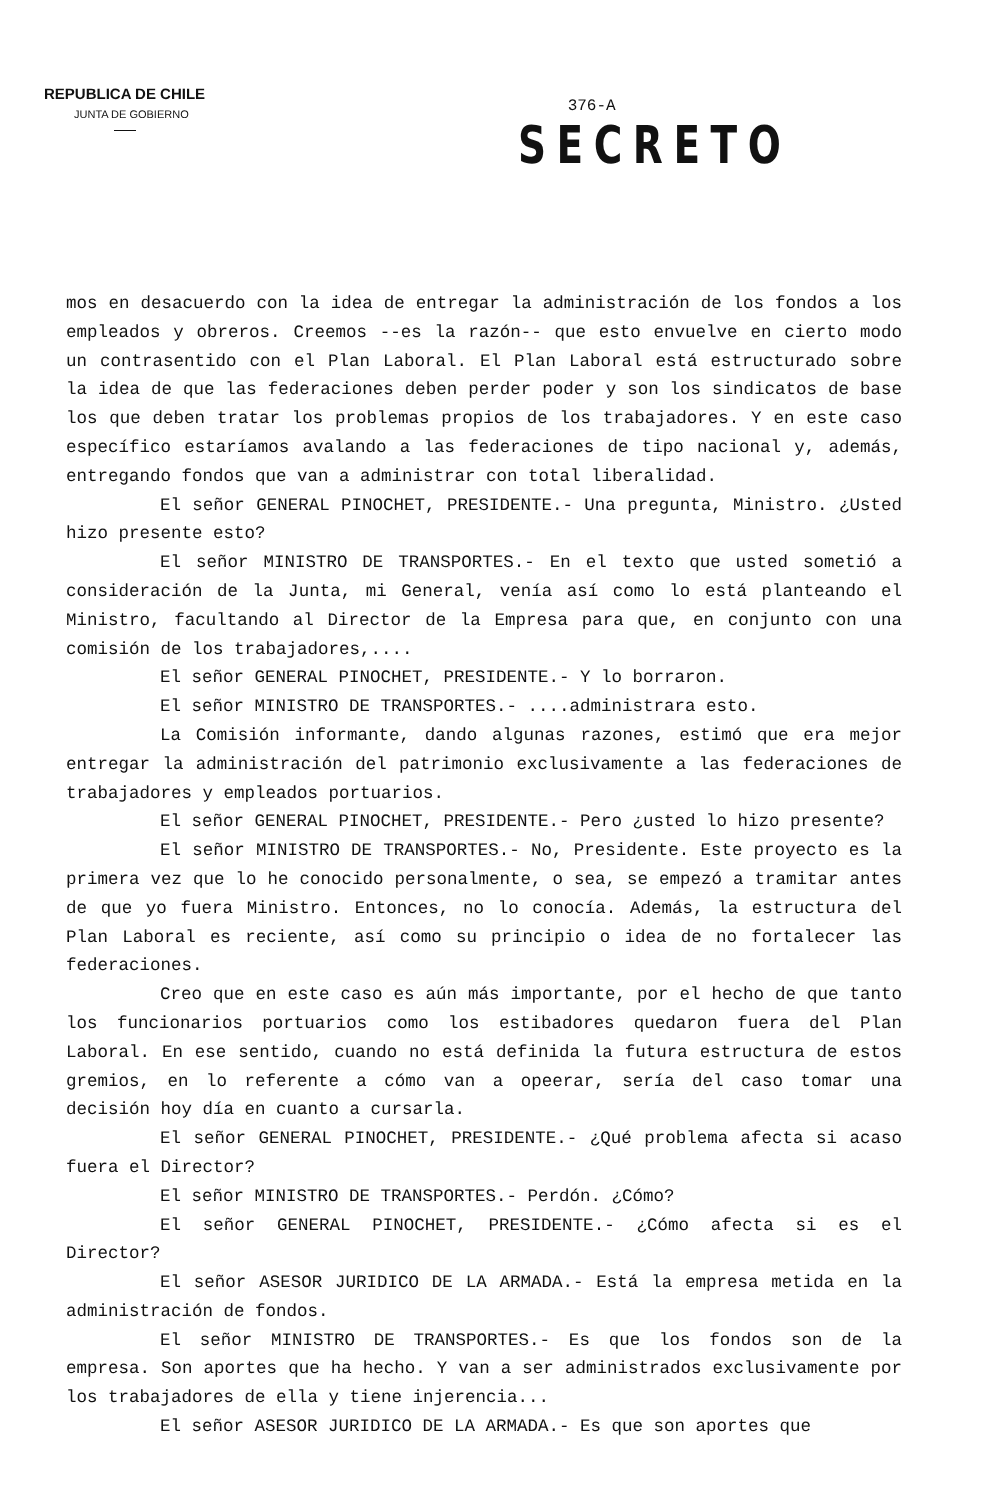REPUBLICA DE CHILE
JUNTA DE GOBIERNO
376-A
SECRETO
mos en desacuerdo con la idea de entregar la administración de los fondos a los empleados y obreros. Creemos --es la razón-- que esto envuelve en cierto modo un contrasentido con el Plan Laboral. El Plan Laboral está estructurado sobre la idea de que las federaciones deben perder poder y son los sindicatos de base los que deben tratar los problemas propios de los trabajadores. Y en este caso específico estaríamos avalando a las federaciones de tipo nacional y, además, entregando fondos que van a administrar con total liberalidad.
El señor GENERAL PINOCHET, PRESIDENTE.- Una pregunta, Ministro. ¿Usted hizo presente esto?
El señor MINISTRO DE TRANSPORTES.- En el texto que usted sometió a consideración de la Junta, mi General, venía así como lo está planteando el Ministro, facultando al Director de la Empresa para que, en conjunto con una comisión de los trabajadores,....
El señor GENERAL PINOCHET, PRESIDENTE.- Y lo borraron.
El señor MINISTRO DE TRANSPORTES.- ....administrara esto.
La Comisión informante, dando algunas razones, estimó que era mejor entregar la administración del patrimonio exclusivamente a las federaciones de trabajadores y empleados portuarios.
El señor GENERAL PINOCHET, PRESIDENTE.- Pero ¿usted lo hizo presente?
El señor MINISTRO DE TRANSPORTES.- No, Presidente. Este proyecto es la primera vez que lo he conocido personalmente, o sea, se empezó a tramitar antes de que yo fuera Ministro. Entonces, no lo conocía. Además, la estructura del Plan Laboral es reciente, así como su principio o idea de no fortalecer las federaciones.
Creo que en este caso es aún más importante, por el hecho de que tanto los funcionarios portuarios como los estibadores quedaron fuera del Plan Laboral. En ese sentido, cuando no está definida la futura estructura de estos gremios, en lo referente a cómo van a opeerar, sería del caso tomar una decisión hoy día en cuanto a cursarla.
El señor GENERAL PINOCHET, PRESIDENTE.- ¿Qué problema afecta si acaso fuera el Director?
El señor MINISTRO DE TRANSPORTES.- Perdón. ¿Cómo?
El señor GENERAL PINOCHET, PRESIDENTE.- ¿Cómo afecta si es el Director?
El señor ASESOR JURIDICO DE LA ARMADA.- Está la empresa metida en la administración de fondos.
El señor MINISTRO DE TRANSPORTES.- Es que los fondos son de la empresa. Son aportes que ha hecho. Y van a ser administrados exclusivamente por los trabajadores de ella y tiene injerencia...
El señor ASESOR JURIDICO DE LA ARMADA.- Es que son aportes que